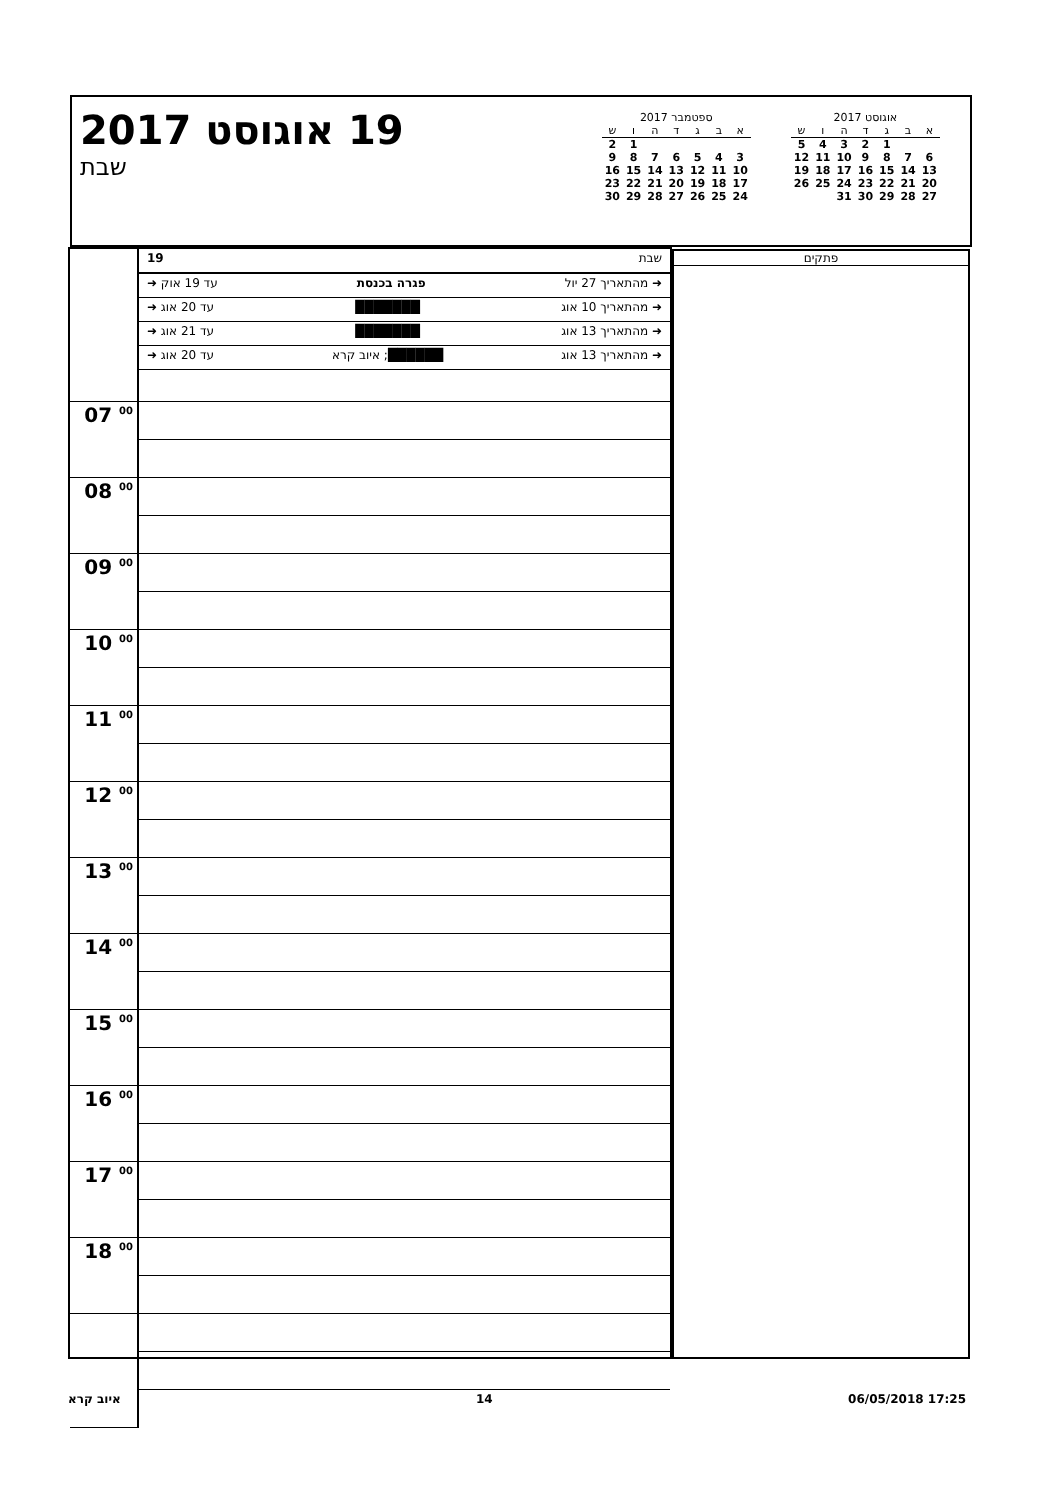19 אוגוסט 2017
שבת
אוגוסט 2017
| א | ב | ג | ד | ה | ו | ש |
| --- | --- | --- | --- | --- | --- | --- |
| | | 1 | 2 | 3 | 4 | 5 |
| 6 | 7 | 8 | 9 | 10 | 11 | 12 |
| 13 | 14 | 15 | 16 | 17 | 18 | 19 |
| 20 | 21 | 22 | 23 | 24 | 25 | 26 |
| 27 | 28 | 29 | 30 | 31 | | |
ספטמבר 2017
| א | ב | ג | ד | ה | ו | ש |
| --- | --- | --- | --- | --- | --- | --- |
| | | | | | 1 | 2 |
| 3 | 4 | 5 | 6 | 7 | 8 | 9 |
| 10 | 11 | 12 | 13 | 14 | 15 | 16 |
| 17 | 18 | 19 | 20 | 21 | 22 | 23 |
| 24 | 25 | 26 | 27 | 28 | 29 | 30 |
| | שבת 19 ➜ מהתאריך 27 יול פגרה בכנסת עד 19 אוק ➜ ➜ מהתאריך 10 אוג ███████ עד 20 אוג ➜ ➜ מהתאריך 13 אוג ███████ עד 21 אוג ➜ ➜ מהתאריך 13 אוג ██████; איוב קרא עד 20 אוג ➜ |
| 07 <sup>00</sup> | |
| 08 <sup>00</sup> | |
| 09 <sup>00</sup> | |
| 10 <sup>00</sup> | |
| 11 <sup>00</sup> | |
| 12 <sup>00</sup> | |
| 13 <sup>00</sup> | |
| 14 <sup>00</sup> | |
| 15 <sup>00</sup> | |
| 16 <sup>00</sup> | |
| 17 <sup>00</sup> | |
| 18 <sup>00</sup> | |
פתקים
איוב קרא 14 06/05/2018 17:25